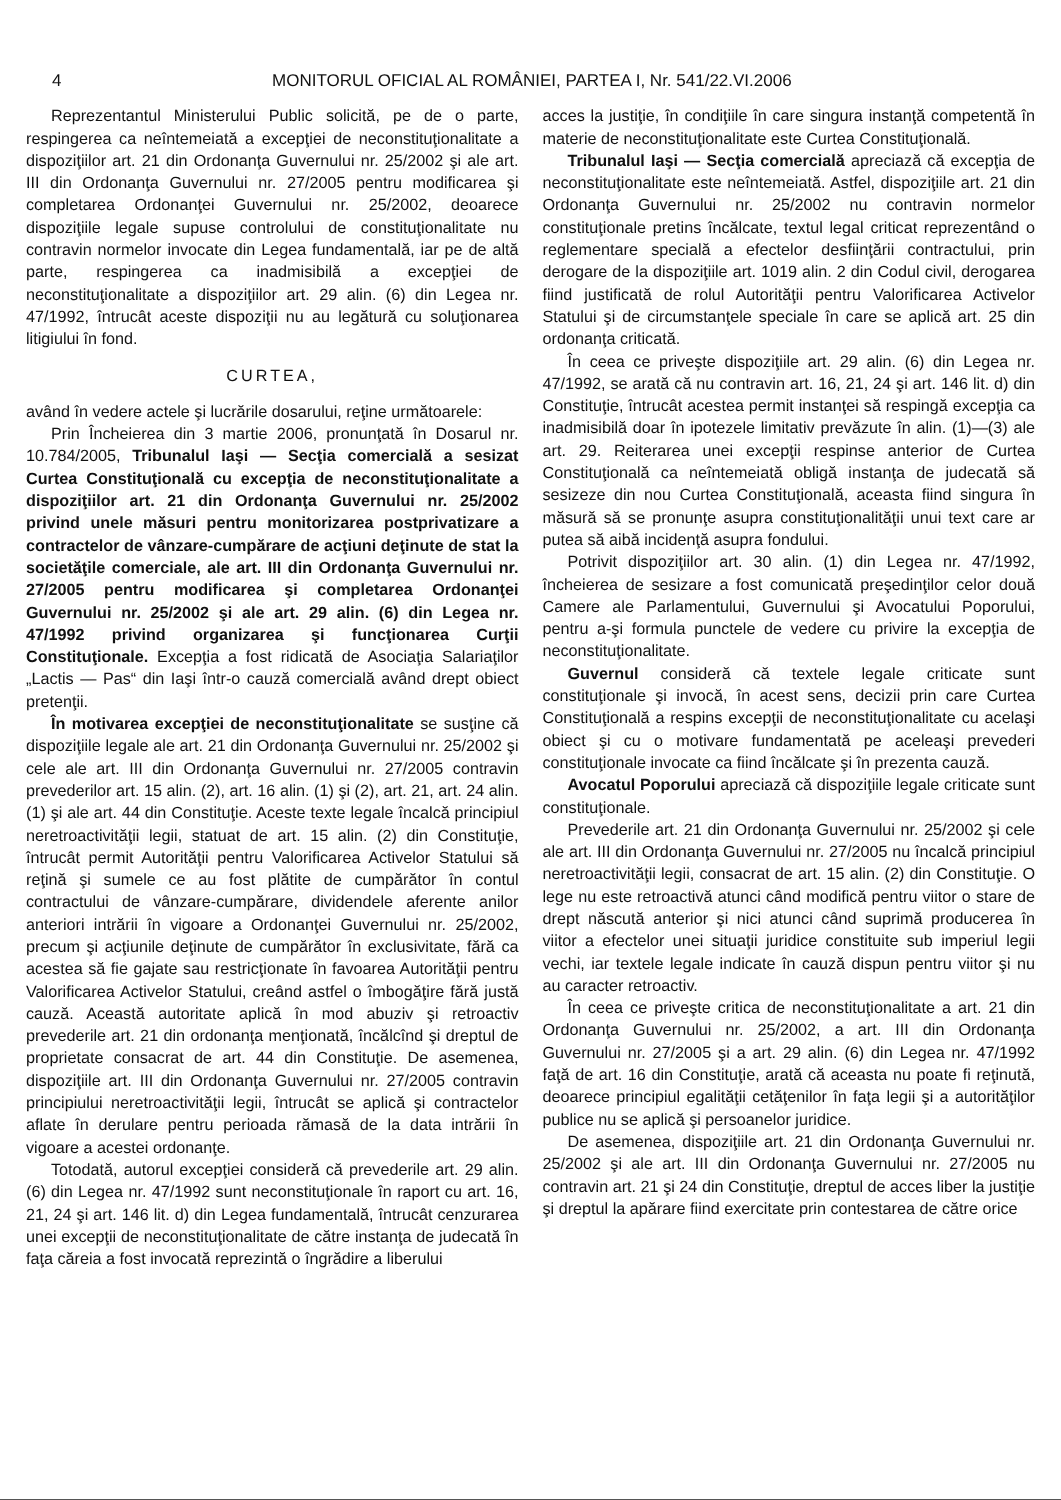4 MONITORUL OFICIAL AL ROMÂNIEI, PARTEA I, Nr. 541/22.VI.2006
Reprezentantul Ministerului Public solicită, pe de o parte, respingerea ca neîntemeiată a excepţiei de neconstituţionalitate a dispoziţiilor art. 21 din Ordonanţa Guvernului nr. 25/2002 şi ale art. III din Ordonanţa Guvernului nr. 27/2005 pentru modificarea şi completarea Ordonanţei Guvernului nr. 25/2002, deoarece dispoziţiile legale supuse controlului de constituţionalitate nu contravin normelor invocate din Legea fundamentală, iar pe de altă parte, respingerea ca inadmisibilă a excepţiei de neconstituţionalitate a dispoziţiilor art. 29 alin. (6) din Legea nr. 47/1992, întrucât aceste dispoziţii nu au legătură cu soluţionarea litigiului în fond.
CURTEA,
având în vedere actele şi lucrările dosarului, reţine următoarele:
Prin Încheierea din 3 martie 2006, pronunţată în Dosarul nr. 10.784/2005, Tribunalul Iaşi — Secţia comercială a sesizat Curtea Constituţională cu excepţia de neconstituţionalitate a dispoziţiilor art. 21 din Ordonanţa Guvernului nr. 25/2002 privind unele măsuri pentru monitorizarea postprivatizare a contractelor de vânzare-cumpărare de acţiuni deţinute de stat la societăţile comerciale, ale art. III din Ordonanţa Guvernului nr. 27/2005 pentru modificarea şi completarea Ordonanţei Guvernului nr. 25/2002 şi ale art. 29 alin. (6) din Legea nr. 47/1992 privind organizarea şi funcţionarea Curţii Constituţionale. Excepţia a fost ridicată de Asociaţia Salariaţilor „Lactis — Pas“ din Iaşi într-o cauză comercială având drept obiect pretenţii.
În motivarea excepţiei de neconstituţionalitate se susţine că dispoziţiile legale ale art. 21 din Ordonanţa Guvernului nr. 25/2002 şi cele ale art. III din Ordonanţa Guvernului nr. 27/2005 contravin prevederilor art. 15 alin. (2), art. 16 alin. (1) şi (2), art. 21, art. 24 alin. (1) şi ale art. 44 din Constituţie. Aceste texte legale încalcă principiul neretroactivităţii legii, statuat de art. 15 alin. (2) din Constituţie, întrucât permit Autorităţii pentru Valorificarea Activelor Statului să reţină şi sumele ce au fost plătite de cumpărător în contul contractului de vânzare-cumpărare, dividendele aferente anilor anteriori intrării în vigoare a Ordonanţei Guvernului nr. 25/2002, precum şi acţiunile deţinute de cumpărător în exclusivitate, fără ca acestea să fie gajate sau restricţionate în favoarea Autorităţii pentru Valorificarea Activelor Statului, creând astfel o îmbogăţire fără justă cauză. Această autoritate aplică în mod abuziv şi retroactiv prevederile art. 21 din ordonanţa menţionată, încălcînd şi dreptul de proprietate consacrat de art. 44 din Constituţie. De asemenea, dispoziţiile art. III din Ordonanţa Guvernului nr. 27/2005 contravin principiului neretroactivităţii legii, întrucât se aplică şi contractelor aflate în derulare pentru perioada rămasă de la data intrării în vigoare a acestei ordonanţe.
Totodată, autorul excepţiei consideră că prevederile art. 29 alin. (6) din Legea nr. 47/1992 sunt neconstituţionale în raport cu art. 16, 21, 24 şi art. 146 lit. d) din Legea fundamentală, întrucât cenzurarea unei excepţii de neconstituţionalitate de către instanţa de judecată în faţa căreia a fost invocată reprezintă o îngrădire a liberului
acces la justiţie, în condiţiile în care singura instanţă competentă în materie de neconstituţionalitate este Curtea Constituţională.
Tribunalul Iaşi — Secţia comercială apreciază că excepţia de neconstituţionalitate este neîntemeiată. Astfel, dispoziţiile art. 21 din Ordonanţa Guvernului nr. 25/2002 nu contravin normelor constituţionale pretins încălcate, textul legal criticat reprezentând o reglementare specială a efectelor desfiinţării contractului, prin derogare de la dispoziţiile art. 1019 alin. 2 din Codul civil, derogarea fiind justificată de rolul Autorităţii pentru Valorificarea Activelor Statului şi de circumstanţele speciale în care se aplică art. 25 din ordonanţa criticată.
În ceea ce priveşte dispoziţiile art. 29 alin. (6) din Legea nr. 47/1992, se arată că nu contravin art. 16, 21, 24 şi art. 146 lit. d) din Constituţie, întrucât acestea permit instanţei să respingă excepţia ca inadmisibilă doar în ipotezele limitativ prevăzute în alin. (1)—(3) ale art. 29. Reiterarea unei excepţii respinse anterior de Curtea Constituţională ca neîntemeiată obligă instanţa de judecată să sesizeze din nou Curtea Constituţională, aceasta fiind singura în măsură să se pronunţe asupra constituţionalităţii unui text care ar putea să aibă incidenţă asupra fondului.
Potrivit dispoziţiilor art. 30 alin. (1) din Legea nr. 47/1992, încheierea de sesizare a fost comunicată preşedinţilor celor două Camere ale Parlamentului, Guvernului şi Avocatului Poporului, pentru a-şi formula punctele de vedere cu privire la excepţia de neconstituţionalitate.
Guvernul consideră că textele legale criticate sunt constituţionale şi invocă, în acest sens, decizii prin care Curtea Constituţională a respins excepţii de neconstituţionalitate cu acelaşi obiect şi cu o motivare fundamentată pe aceleaşi prevederi constituţionale invocate ca fiind încălcate şi în prezenta cauză.
Avocatul Poporului apreciază că dispoziţiile legale criticate sunt constituţionale.
Prevederile art. 21 din Ordonanţa Guvernului nr. 25/2002 şi cele ale art. III din Ordonanţa Guvernului nr. 27/2005 nu încalcă principiul neretroactivităţii legii, consacrat de art. 15 alin. (2) din Constituţie. O lege nu este retroactivă atunci când modifică pentru viitor o stare de drept născută anterior şi nici atunci când suprimă producerea în viitor a efectelor unei situaţii juridice constituite sub imperiul legii vechi, iar textele legale indicate în cauză dispun pentru viitor şi nu au caracter retroactiv.
În ceea ce priveşte critica de neconstituţionalitate a art. 21 din Ordonanţa Guvernului nr. 25/2002, a art. III din Ordonanţa Guvernului nr. 27/2005 şi a art. 29 alin. (6) din Legea nr. 47/1992 faţă de art. 16 din Constituţie, arată că aceasta nu poate fi reţinută, deoarece principiul egalităţii cetăţenilor în faţa legii şi a autorităţilor publice nu se aplică şi persoanelor juridice.
De asemenea, dispoziţiile art. 21 din Ordonanţa Guvernului nr. 25/2002 şi ale art. III din Ordonanţa Guvernului nr. 27/2005 nu contravin art. 21 şi 24 din Constituţie, dreptul de acces liber la justiţie şi dreptul la apărare fiind exercitate prin contestarea de către orice